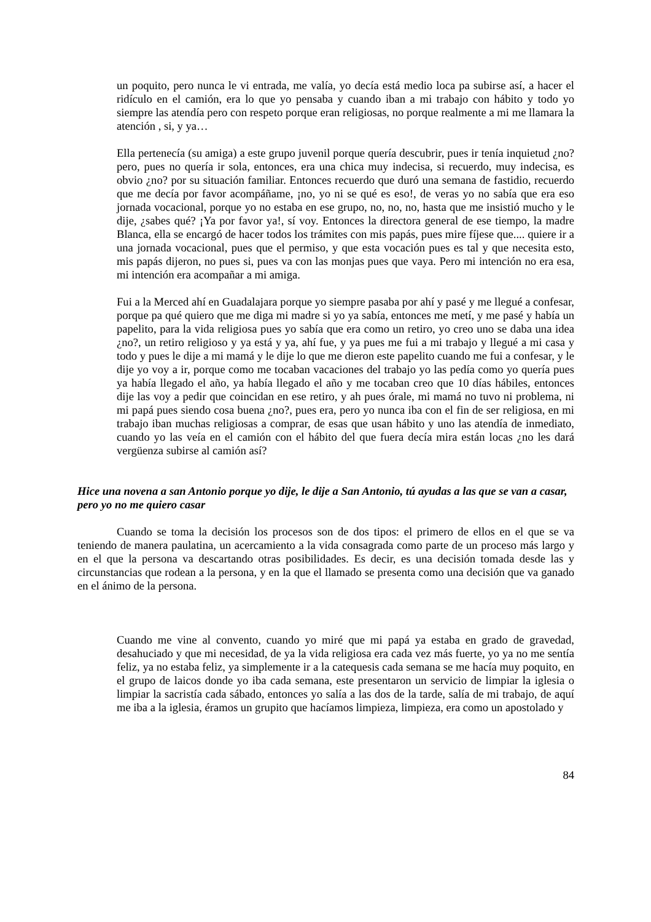un poquito, pero nunca le vi entrada, me valía, yo decía está medio loca pa subirse así, a hacer el ridículo en el camión, era lo que yo pensaba y cuando iban a mi trabajo con hábito y todo yo siempre las atendía pero con respeto porque eran religiosas, no porque realmente a mi me llamara la atención , si, y ya…
Ella pertenecía (su amiga) a este grupo juvenil porque quería descubrir, pues ir tenía inquietud ¿no? pero, pues no quería ir sola, entonces, era una chica muy indecisa, si recuerdo, muy indecisa, es obvio ¿no? por su situación familiar. Entonces recuerdo que duró una semana de fastidio, recuerdo que me decía por favor acompáñame, ¡no, yo ni se qué es eso!, de veras yo no sabía que era eso jornada vocacional, porque yo no estaba en ese grupo, no, no, no, hasta que me insistió mucho y le dije, ¿sabes qué? ¡Ya por favor ya!, sí voy. Entonces la directora general de ese tiempo, la madre Blanca, ella se encargó de hacer todos los trámites con mis papás, pues mire fíjese que.... quiere ir a una jornada vocacional, pues que el permiso, y que esta vocación pues es tal y que necesita esto, mis papás dijeron, no pues si, pues va con las monjas pues que vaya. Pero mi intención no era esa, mi intención era acompañar a mi amiga.
Fui a la Merced ahí en Guadalajara porque yo siempre pasaba por ahí y pasé y me llegué a confesar, porque pa qué quiero que me diga mi madre si yo ya sabía, entonces me metí, y me pasé y había un papelito, para la vida religiosa pues yo sabía que era como un retiro, yo creo uno se daba una idea ¿no?, un retiro religioso y ya está y ya, ahí fue, y ya pues me fui a mi trabajo y llegué a mi casa y todo y pues le dije a mi mamá y le dije lo que me dieron este papelito cuando me fui a confesar, y le dije yo voy a ir, porque como me tocaban vacaciones del trabajo yo las pedía como yo quería pues ya había llegado el año, ya había llegado el año y me tocaban creo que 10 días hábiles, entonces dije las voy a pedir que coincidan en ese retiro, y ah pues órale, mi mamá no tuvo ni problema, ni mi papá pues siendo cosa buena ¿no?, pues era, pero yo nunca iba con el fin de ser religiosa, en mi trabajo iban muchas religiosas a comprar, de esas que usan hábito y uno las atendía de inmediato, cuando yo las veía en el camión con el hábito del que fuera decía mira están locas ¿no les dará vergüenza subirse al camión así?
Hice una novena a san Antonio porque yo dije, le dije a San Antonio, tú ayudas a las que se van a casar, pero yo no me quiero casar
Cuando se toma la decisión los procesos son de dos tipos: el primero de ellos en el que se va teniendo de manera paulatina, un acercamiento a la vida consagrada como parte de un proceso más largo y en el que la persona va descartando otras posibilidades. Es decir, es una decisión tomada desde las y circunstancias que rodean a la persona, y en la que el llamado se presenta como una decisión que va ganado en el ánimo de la persona.
Cuando me vine al convento, cuando yo miré que mi papá ya estaba en grado de gravedad, desahuciado y que mi necesidad, de ya la vida religiosa era cada vez más fuerte, yo ya no me sentía feliz, ya no estaba feliz, ya simplemente ir a la catequesis cada semana se me hacía muy poquito, en el grupo de laicos donde yo iba cada semana, este presentaron un servicio de limpiar la iglesia o limpiar la sacristía cada sábado, entonces yo salía a las dos de la tarde, salía de mi trabajo, de aquí me iba a la iglesia, éramos un grupito que hacíamos limpieza, limpieza, era como un apostolado y
84